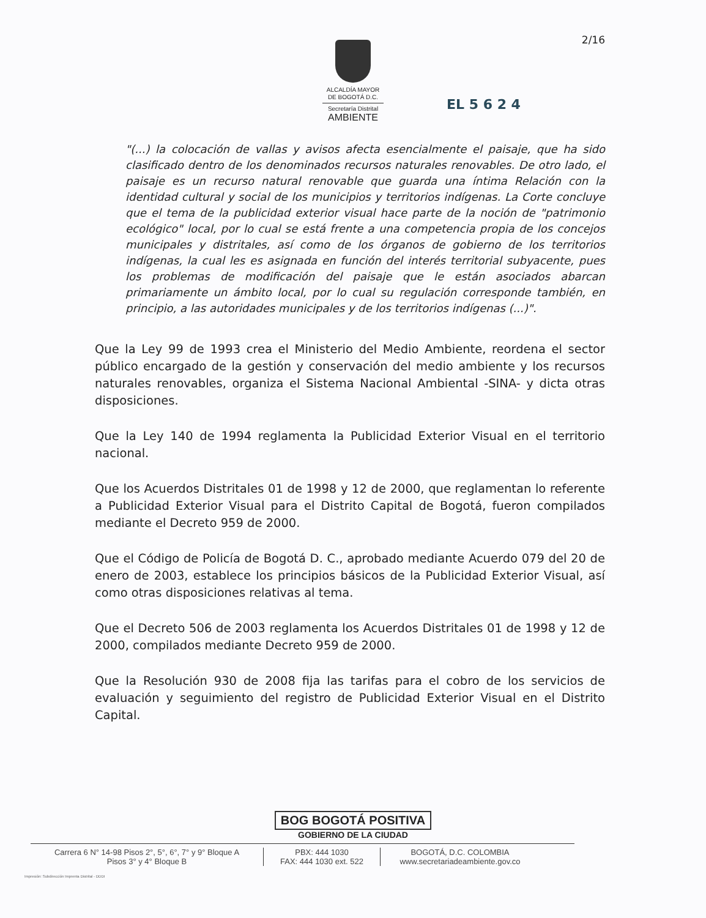2/16
ALCALDÍA MAYOR
DE BOGOTÁ D.C.
Secretaría Distrital
AMBIENTE
EL 5 6 2 4
"(...) la colocación de vallas y avisos afecta esencialmente el paisaje, que ha sido clasificado dentro de los denominados recursos naturales renovables. De otro lado, el paisaje es un recurso natural renovable que guarda una íntima Relación con la identidad cultural y social de los municipios y territorios indígenas. La Corte concluye que el tema de la publicidad exterior visual hace parte de la noción de "patrimonio ecológico" local, por lo cual se está frente a una competencia propia de los concejos municipales y distritales, así como de los órganos de gobierno de los territorios indígenas, la cual les es asignada en función del interés territorial subyacente, pues los problemas de modificación del paisaje que le están asociados abarcan primariamente un ámbito local, por lo cual su regulación corresponde también, en principio, a las autoridades municipales y de los territorios indígenas (...)".
Que la Ley 99 de 1993 crea el Ministerio del Medio Ambiente, reordena el sector público encargado de la gestión y conservación del medio ambiente y los recursos naturales renovables, organiza el Sistema Nacional Ambiental -SINA- y dicta otras disposiciones.
Que la Ley 140 de 1994 reglamenta la Publicidad Exterior Visual en el territorio nacional.
Que los Acuerdos Distritales 01 de 1998 y 12 de 2000, que reglamentan lo referente a Publicidad Exterior Visual para el Distrito Capital de Bogotá, fueron compilados mediante el Decreto 959 de 2000.
Que el Código de Policía de Bogotá D. C., aprobado mediante Acuerdo 079 del 20 de enero de 2003, establece los principios básicos de la Publicidad Exterior Visual, así como otras disposiciones relativas al tema.
Que el Decreto 506 de 2003 reglamenta los Acuerdos Distritales 01 de 1998 y 12 de 2000, compilados mediante Decreto 959 de 2000.
Que la Resolución 930 de 2008 fija las tarifas para el cobro de los servicios de evaluación y seguimiento del registro de Publicidad Exterior Visual en el Distrito Capital.
BOG BOGOTÁ POSITIVA
GOBIERNO DE LA CIUDAD
Carrera 6 N° 14-98 Pisos 2°, 5°, 6°, 7° y 9° Bloque A
Pisos 3° y 4° Bloque B
PBX: 444 1030
FAX: 444 1030 ext. 522
BOGOTÁ, D.C. COLOMBIA
www.secretariadeambiente.gov.co
Impresión: Subdirección Imprenta Distrital - DDDI